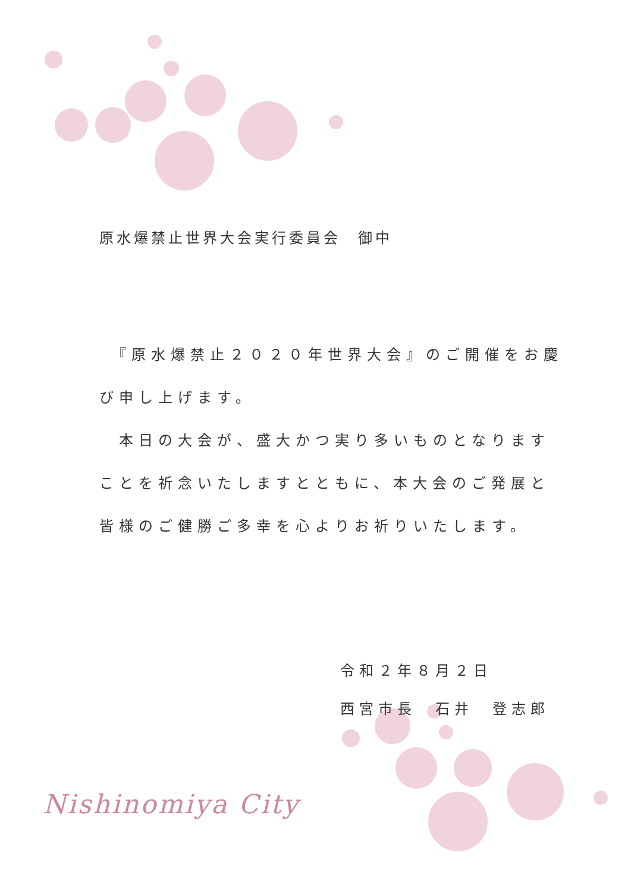原水爆禁止世界大会実行委員会　御中
　『原水爆禁止２０２０年世界大会』のご開催をお慶び申し上げます。
　本日の大会が、盛大かつ実り多いものとなりますことを祈念いたしますとともに、本大会のご発展と皆様のご健勝ご多幸を心よりお祈りいたします。
令和２年８月２日
西宮市長　石井　登志郎
Nishinomiya City